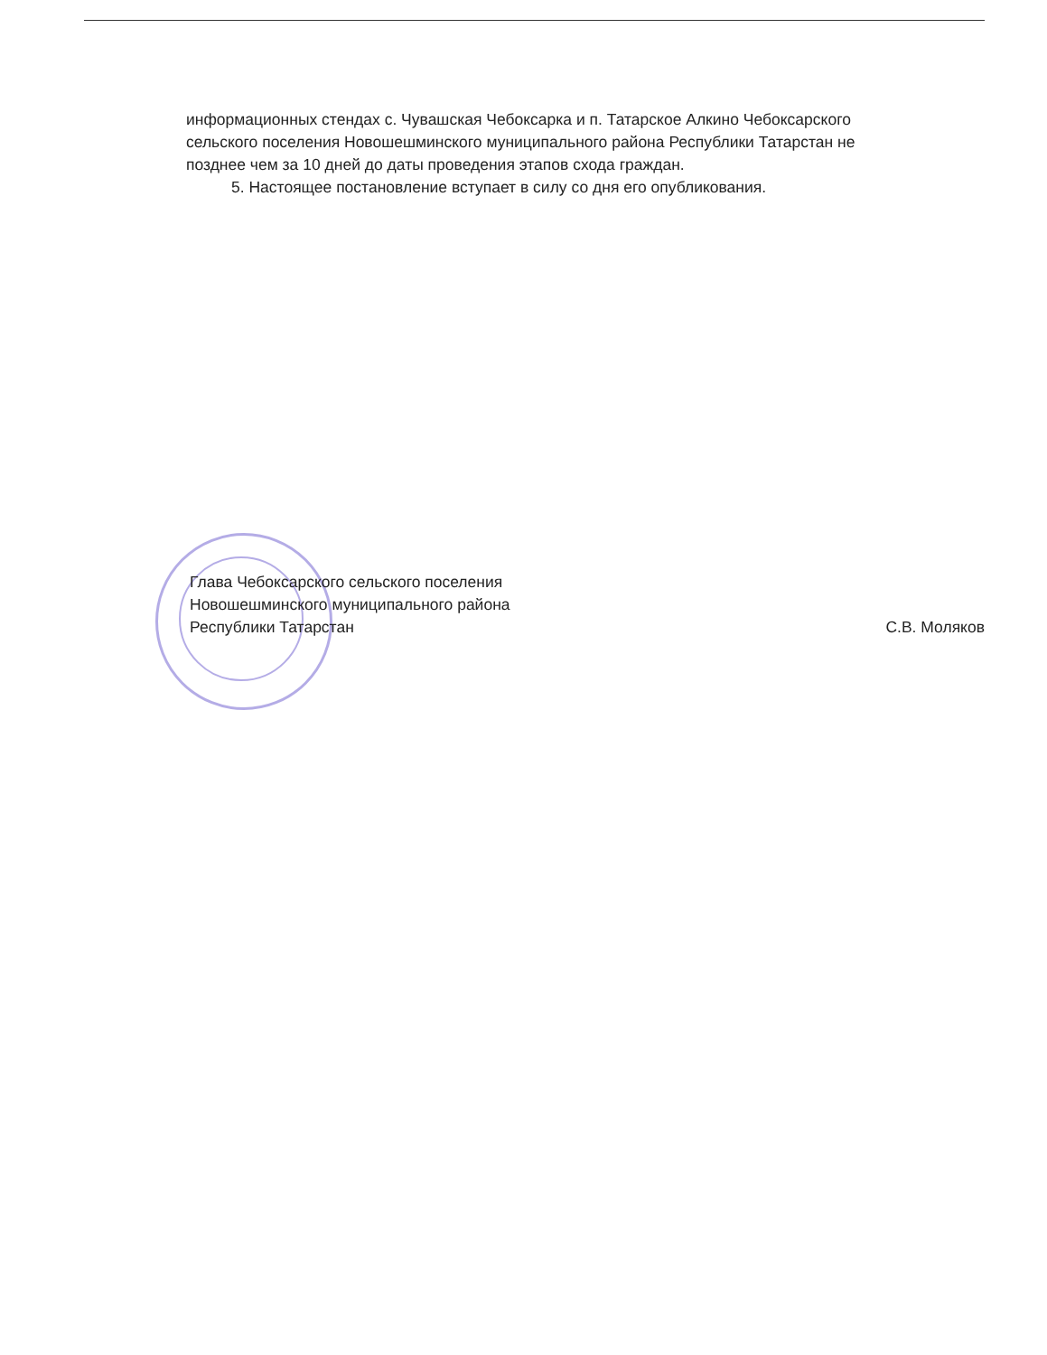информационных стендах с. Чувашская Чебоксарка и п. Татарское Алкино Чебоксарского
сельского поселения Новошешминского муниципального района Республики Татарстан не
позднее чем за 10 дней до даты проведения этапов схода граждан.
5. Настоящее постановление вступает в силу со дня его опубликования.
Глава Чебоксарского сельского поселения
Новошешминского муниципального района
Республики Татарстан
С.В. Моляков